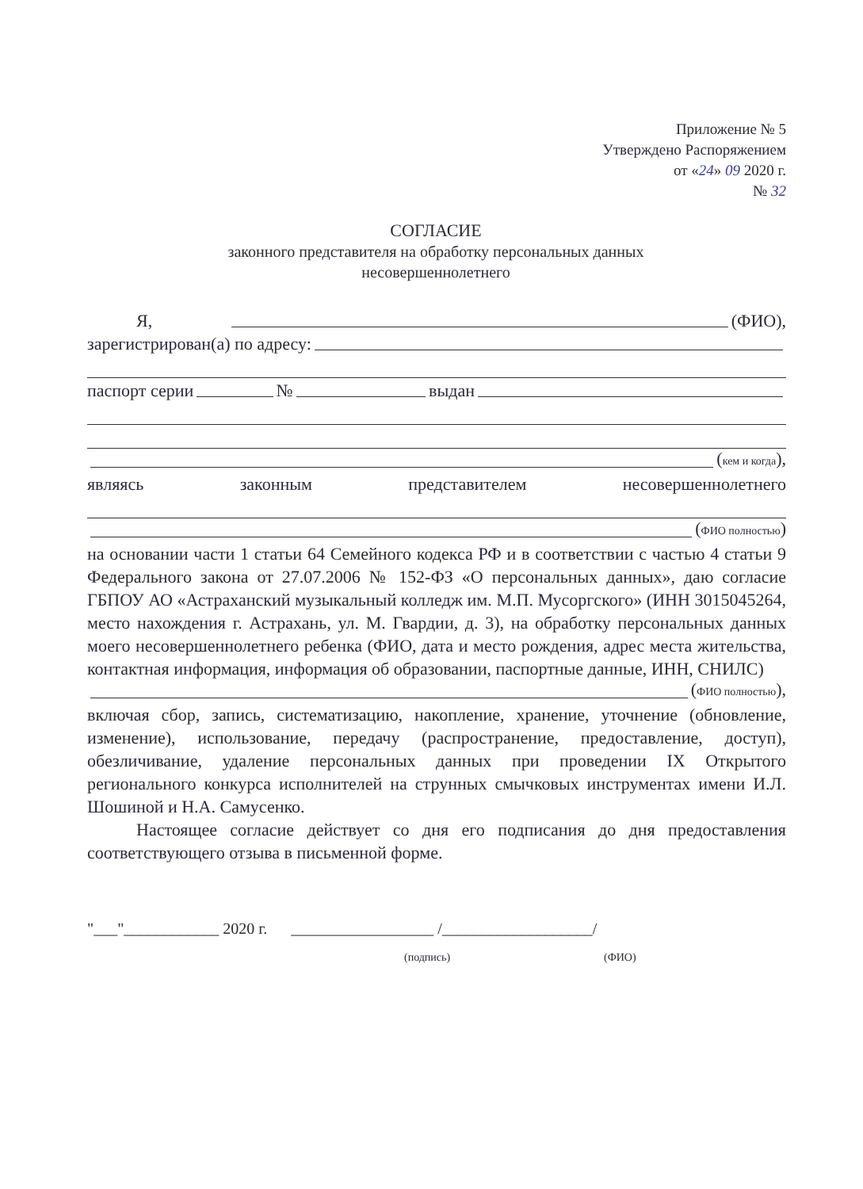Приложение № 5
Утверждено Распоряжением
от «24» 09 2020 г.
№ 32
СОГЛАСИЕ
законного представителя на обработку персональных данных
несовершеннолетнего
Я, (ФИО),
зарегистрирован(а) по адресу:
паспорт серии № выдан
(кем и когда),
являясь законным представителем несовершеннолетнего
(ФИО полностью)
на основании части 1 статьи 64 Семейного кодекса РФ и в соответствии с частью 4 статьи 9 Федерального закона от 27.07.2006 № 152-ФЗ «О персональных данных», даю согласие ГБПОУ АО «Астраханский музыкальный колледж им. М.П. Мусоргского» (ИНН 3015045264, место нахождения г. Астрахань, ул. М. Гвардии, д. 3), на обработку персональных данных моего несовершеннолетнего ребенка (ФИО, дата и место рождения, адрес места жительства, контактная информация, информация об образовании, паспортные данные, ИНН, СНИЛС)
(ФИО полностью),
включая сбор, запись, систематизацию, накопление, хранение, уточнение (обновление, изменение), использование, передачу (распространение, предоставление, доступ), обезличивание, удаление персональных данных при проведении IX Открытого регионального конкурса исполнителей на струнных смычковых инструментах имени И.Л. Шошиной и Н.А. Самусенко.
Настоящее согласие действует со дня его подписания до дня предоставления соответствующего отзыва в письменной форме.
"___"____________ 2020 г. __________________ /___________________/
(подпись) (ФИО)